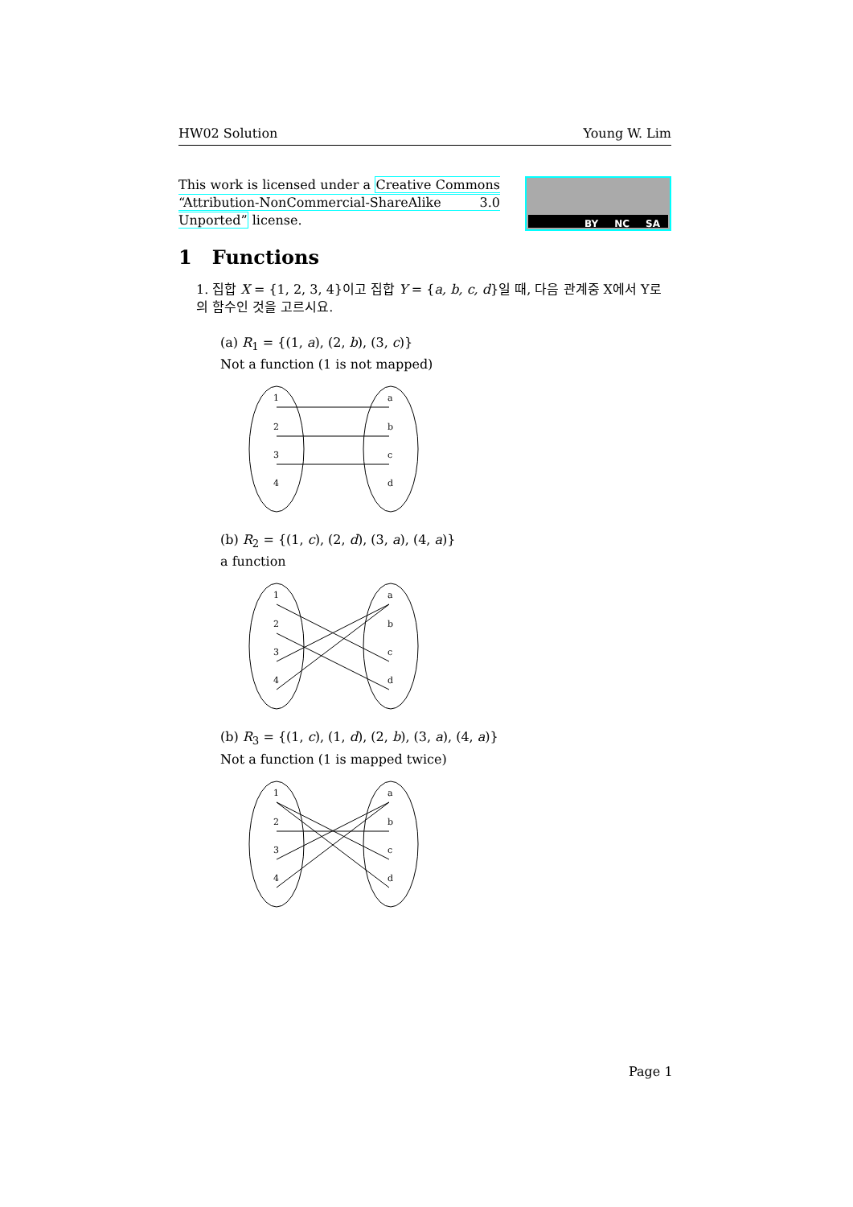HW02 Solution Young W. Lim
This work is licensed under a Creative Commons “Attribution-NonCommercial-ShareAlike 3.0 Unported” license.
BY NC SA
1 Functions
1. 집합 X = {1, 2, 3, 4}이고 집합 Y = {a, b, c, d}일 때, 다음 관계중 X에서 Y로의 함수인 것을 고르시요.
(a) R<sub>1</sub> = {(1, a), (2, b), (3, c)}
Not a function (1 is not mapped)
1
2
3
4
a
b
c
d
(b) R<sub>2</sub> = {(1, c), (2, d), (3, a), (4, a)}
a function
1
2
3
4
a
b
c
d
(b) R<sub>3</sub> = {(1, c), (1, d), (2, b), (3, a), (4, a)}
Not a function (1 is mapped twice)
1
2
3
4
a
b
c
d
Page 1